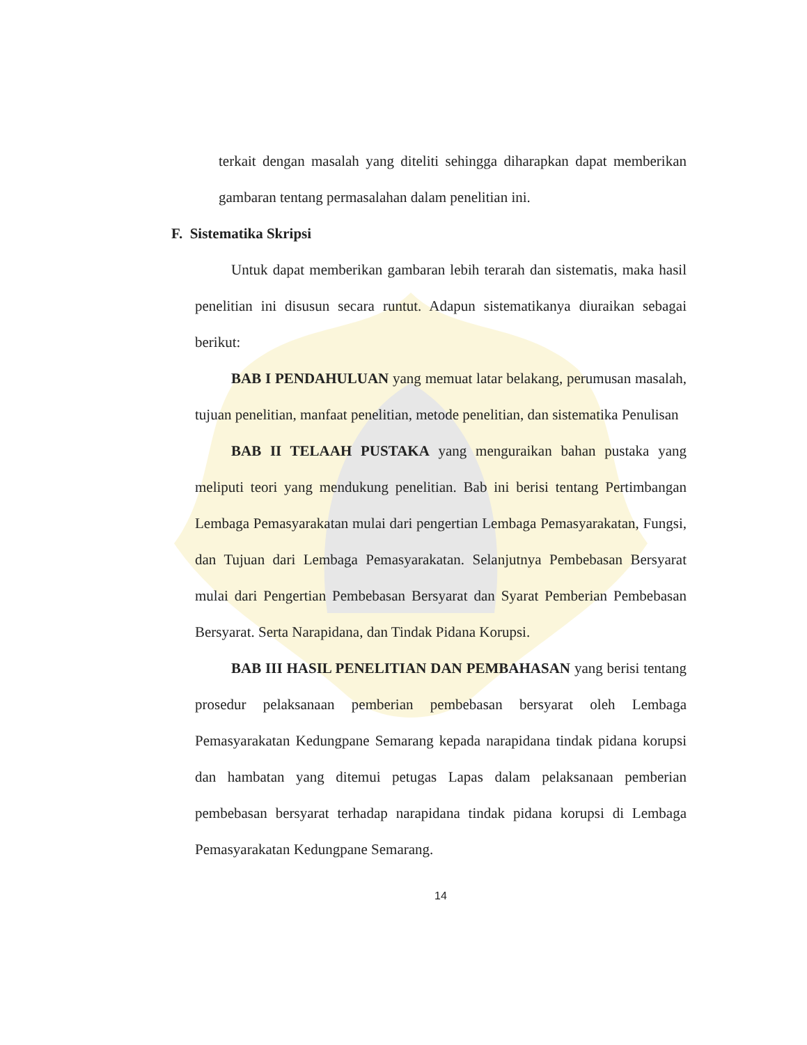terkait dengan masalah yang diteliti sehingga diharapkan dapat memberikan gambaran tentang permasalahan dalam penelitian ini.
F. Sistematika Skripsi
Untuk dapat memberikan gambaran lebih terarah dan sistematis, maka hasil penelitian ini disusun secara runtut. Adapun sistematikanya diuraikan sebagai berikut:
BAB I PENDAHULUAN yang memuat latar belakang, perumusan masalah, tujuan penelitian, manfaat penelitian, metode penelitian, dan sistematika Penulisan
BAB II TELAAH PUSTAKA yang menguraikan bahan pustaka yang meliputi teori yang mendukung penelitian. Bab ini berisi tentang Pertimbangan Lembaga Pemasyarakatan mulai dari pengertian Lembaga Pemasyarakatan, Fungsi, dan Tujuan dari Lembaga Pemasyarakatan. Selanjutnya Pembebasan Bersyarat mulai dari Pengertian Pembebasan Bersyarat dan Syarat Pemberian Pembebasan Bersyarat. Serta Narapidana, dan Tindak Pidana Korupsi.
BAB III HASIL PENELITIAN DAN PEMBAHASAN yang berisi tentang prosedur pelaksanaan pemberian pembebasan bersyarat oleh Lembaga Pemasyarakatan Kedungpane Semarang kepada narapidana tindak pidana korupsi dan hambatan yang ditemui petugas Lapas dalam pelaksanaan pemberian pembebasan bersyarat terhadap narapidana tindak pidana korupsi di Lembaga Pemasyarakatan Kedungpane Semarang.
14